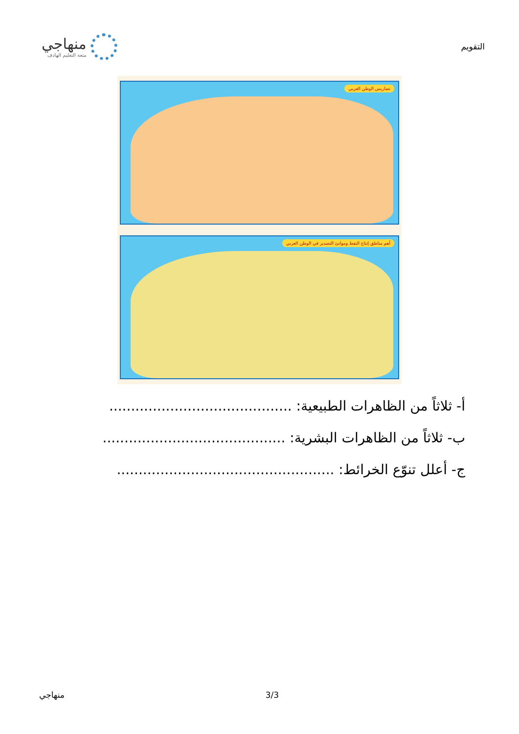منهاجي
متعة التعليم الهادف
التقويم
تضاريس الوطن العربي
أهم مناطق إنتاج النفط وموانئ التصدير في الوطن العربي
أ- ثلاثاً من الظاهرات الطبيعية: ..........................................
ب- ثلاثاً من الظاهرات البشرية: ..........................................
ج- أعلل تنوّع الخرائط: ..................................................
منهاجي 3/3